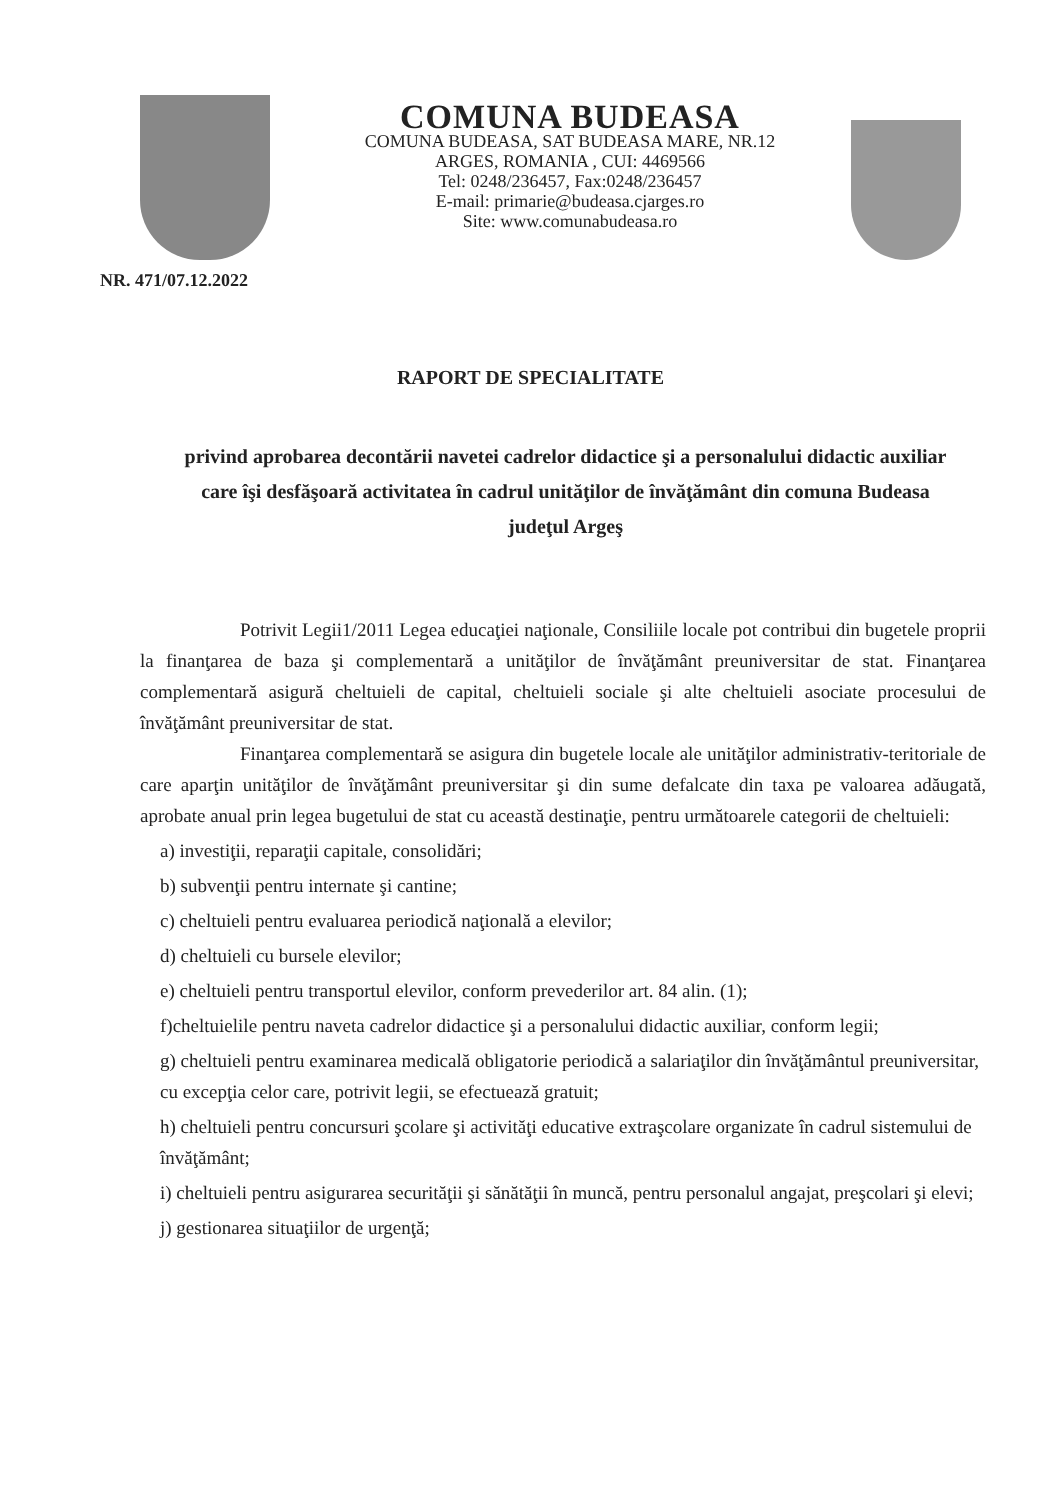COMUNA BUDEASA
COMUNA BUDEASA, SAT BUDEASA MARE, NR.12
ARGES, ROMANIA , CUI: 4469566
Tel: 0248/236457, Fax:0248/236457
E-mail: primarie@budeasa.cjarges.ro
Site: www.comunabudeasa.ro
NR. 471/07.12.2022
RAPORT DE SPECIALITATE
privind aprobarea decontării navetei cadrelor didactice şi a personalului didactic auxiliar care îşi desfăşoară activitatea în cadrul unităţilor de învăţământ din comuna Budeasa judeţul Argeş
Potrivit Legii1/2011 Legea educaţiei naţionale, Consiliile locale pot contribui din bugetele proprii la finanţarea de baza şi complementară a unităţilor de învăţământ preuniversitar de stat. Finanţarea complementară asigură cheltuieli de capital, cheltuieli sociale şi alte cheltuieli asociate procesului de învăţământ preuniversitar de stat.
Finanţarea complementară se asigura din bugetele locale ale unităţilor administrativ-teritoriale de care aparţin unităţilor de învăţământ preuniversitar şi din sume defalcate din taxa pe valoarea adăugată, aprobate anual prin legea bugetului de stat cu această destinaţie, pentru următoarele categorii de cheltuieli:
a) investiţii, reparaţii capitale, consolidări;
b) subvenţii pentru internate şi cantine;
c) cheltuieli pentru evaluarea periodică naţională a elevilor;
d) cheltuieli cu bursele elevilor;
e) cheltuieli pentru transportul elevilor, conform prevederilor art. 84 alin. (1);
f)cheltuielile pentru naveta cadrelor didactice şi a personalului didactic auxiliar, conform legii;
g) cheltuieli pentru examinarea medicală obligatorie periodică a salariaţilor din învăţământul preuniversitar, cu excepţia celor care, potrivit legii, se efectuează gratuit;
h) cheltuieli pentru concursuri şcolare şi activităţi educative extraşcolare organizate în cadrul sistemului de învăţământ;
i) cheltuieli pentru asigurarea securităţii şi sănătăţii în muncă, pentru personalul angajat, preşcolari şi elevi;
j) gestionarea situaţiilor de urgenţă;